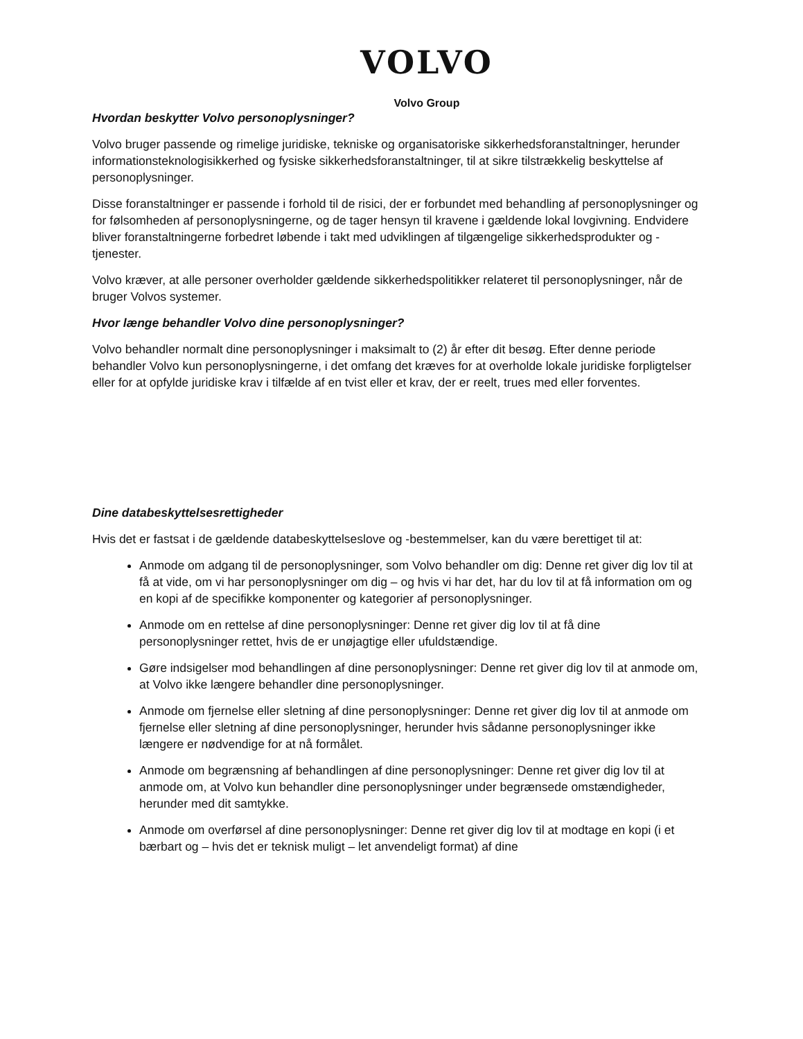VOLVO
Volvo Group
Hvordan beskytter Volvo personoplysninger?
Volvo bruger passende og rimelige juridiske, tekniske og organisatoriske sikkerhedsforanstaltninger, herunder informationsteknologisikkerhed og fysiske sikkerhedsforanstaltninger, til at sikre tilstrækkelig beskyttelse af personoplysninger.
Disse foranstaltninger er passende i forhold til de risici, der er forbundet med behandling af personoplysninger og for følsomheden af personoplysningerne, og de tager hensyn til kravene i gældende lokal lovgivning. Endvidere bliver foranstaltningerne forbedret løbende i takt med udviklingen af tilgængelige sikkerhedsprodukter og -tjenester.
Volvo kræver, at alle personer overholder gældende sikkerhedspolitikker relateret til personoplysninger, når de bruger Volvos systemer.
Hvor længe behandler Volvo dine personoplysninger?
Volvo behandler normalt dine personoplysninger i maksimalt to (2) år efter dit besøg. Efter denne periode behandler Volvo kun personoplysningerne, i det omfang det kræves for at overholde lokale juridiske forpligtelser eller for at opfylde juridiske krav i tilfælde af en tvist eller et krav, der er reelt, trues med eller forventes.
Dine databeskyttelsesrettigheder
Hvis det er fastsat i de gældende databeskyttelseslove og -bestemmelser, kan du være berettiget til at:
Anmode om adgang til de personoplysninger, som Volvo behandler om dig: Denne ret giver dig lov til at få at vide, om vi har personoplysninger om dig – og hvis vi har det, har du lov til at få information om og en kopi af de specifikke komponenter og kategorier af personoplysninger.
Anmode om en rettelse af dine personoplysninger: Denne ret giver dig lov til at få dine personoplysninger rettet, hvis de er unøjagtige eller ufuldstændige.
Gøre indsigelser mod behandlingen af dine personoplysninger: Denne ret giver dig lov til at anmode om, at Volvo ikke længere behandler dine personoplysninger.
Anmode om fjernelse eller sletning af dine personoplysninger: Denne ret giver dig lov til at anmode om fjernelse eller sletning af dine personoplysninger, herunder hvis sådanne personoplysninger ikke længere er nødvendige for at nå formålet.
Anmode om begrænsning af behandlingen af dine personoplysninger: Denne ret giver dig lov til at anmode om, at Volvo kun behandler dine personoplysninger under begrænsede omstændigheder, herunder med dit samtykke.
Anmode om overførsel af dine personoplysninger: Denne ret giver dig lov til at modtage en kopi (i et bærbart og – hvis det er teknisk muligt – let anvendeligt format) af dine